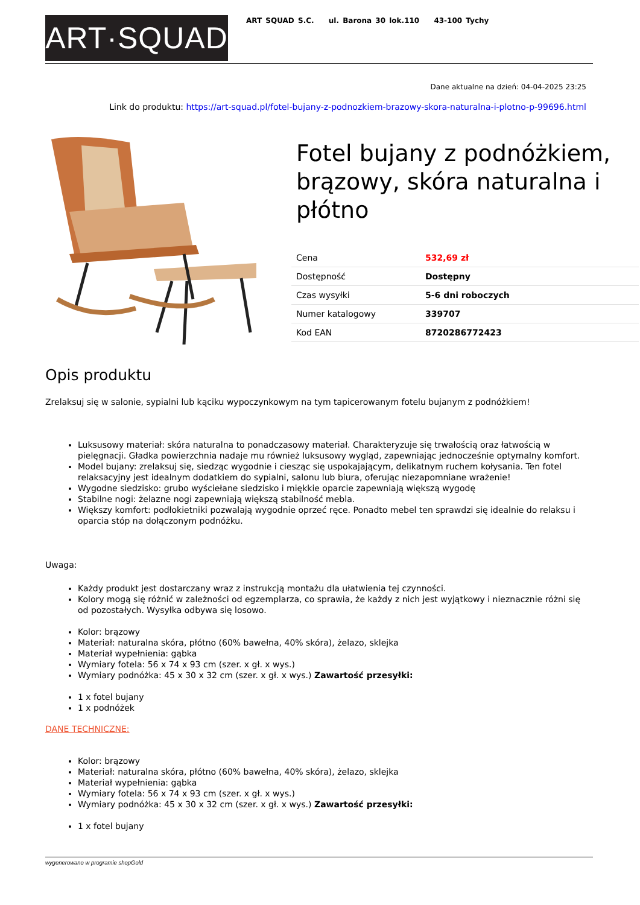ART·SQUAD
ART SQUAD S.C. ul. Barona 30 lok.110 43-100 Tychy
Dane aktualne na dzień: 04-04-2025 23:25
Link do produktu: https://art-squad.pl/fotel-bujany-z-podnozkiem-brazowy-skora-naturalna-i-plotno-p-99696.html
Fotel bujany z podnóżkiem, brązowy, skóra naturalna i płótno
| Cena | 532,69 zł |
| Dostępność | Dostępny |
| Czas wysyłki | 5-6 dni roboczych |
| Numer katalogowy | 339707 |
| Kod EAN | 8720286772423 |
Opis produktu
Zrelaksuj się w salonie, sypialni lub kąciku wypoczynkowym na tym tapicerowanym fotelu bujanym z podnóżkiem!
Luksusowy materiał: skóra naturalna to ponadczasowy materiał. Charakteryzuje się trwałością oraz łatwością w pielęgnacji. Gładka powierzchnia nadaje mu również luksusowy wygląd, zapewniając jednocześnie optymalny komfort.
Model bujany: zrelaksuj się, siedząc wygodnie i ciesząc się uspokajającym, delikatnym ruchem kołysania. Ten fotel relaksacyjny jest idealnym dodatkiem do sypialni, salonu lub biura, oferując niezapomniane wrażenie!
Wygodne siedzisko: grubo wyściełane siedzisko i miękkie oparcie zapewniają większą wygodę
Stabilne nogi: żelazne nogi zapewniają większą stabilność mebla.
Większy komfort: podłokietniki pozwalają wygodnie oprzeć ręce. Ponadto mebel ten sprawdzi się idealnie do relaksu i oparcia stóp na dołączonym podnóżku.
Uwaga:
Każdy produkt jest dostarczany wraz z instrukcją montażu dla ułatwienia tej czynności.
Kolory mogą się różnić w zależności od egzemplarza, co sprawia, że każdy z nich jest wyjątkowy i nieznacznie różni się od pozostałych. Wysyłka odbywa się losowo.
Kolor: brązowy
Materiał: naturalna skóra, płótno (60% bawełna, 40% skóra), żelazo, sklejka
Materiał wypełnienia: gąbka
Wymiary fotela: 56 x 74 x 93 cm (szer. x gł. x wys.)
Wymiary podnóżka: 45 x 30 x 32 cm (szer. x gł. x wys.) Zawartość przesyłki:
1 x fotel bujany
1 x podnóżek
DANE TECHNICZNE:
Kolor: brązowy
Materiał: naturalna skóra, płótno (60% bawełna, 40% skóra), żelazo, sklejka
Materiał wypełnienia: gąbka
Wymiary fotela: 56 x 74 x 93 cm (szer. x gł. x wys.)
Wymiary podnóżka: 45 x 30 x 32 cm (szer. x gł. x wys.) Zawartość przesyłki:
1 x fotel bujany
wygenerowano w programie shopGold